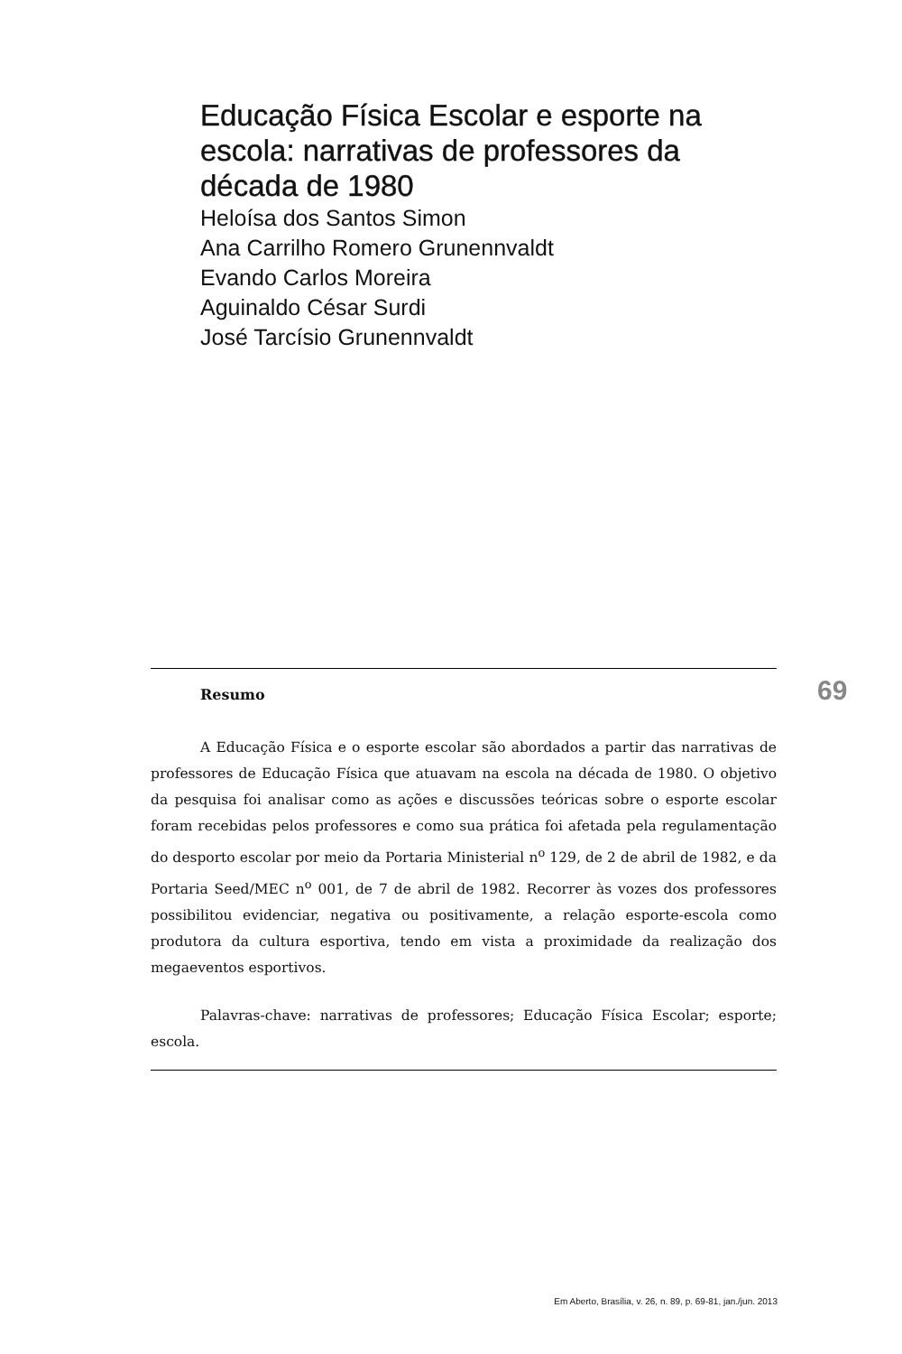Educação Física Escolar e esporte na escola: narrativas de professores da década de 1980
Heloísa dos Santos Simon
Ana Carrilho Romero Grunennvaldt
Evando Carlos Moreira
Aguinaldo César Surdi
José Tarcísio Grunennvaldt
Resumo
A Educação Física e o esporte escolar são abordados a partir das narrativas de professores de Educação Física que atuavam na escola na década de 1980. O objetivo da pesquisa foi analisar como as ações e discussões teóricas sobre o esporte escolar foram recebidas pelos professores e como sua prática foi afetada pela regulamentação do desporto escolar por meio da Portaria Ministerial n<sup>o</sup> 129, de 2 de abril de 1982, e da Portaria Seed/MEC n<sup>o</sup> 001, de 7 de abril de 1982. Recorrer às vozes dos professores possibilitou evidenciar, negativa ou positivamente, a relação esporte-escola como produtora da cultura esportiva, tendo em vista a proximidade da realização dos megaeventos esportivos.
Palavras-chave: narrativas de professores; Educação Física Escolar; esporte; escola.
69
Em Aberto, Brasília, v. 26, n. 89, p. 69-81, jan./jun. 2013